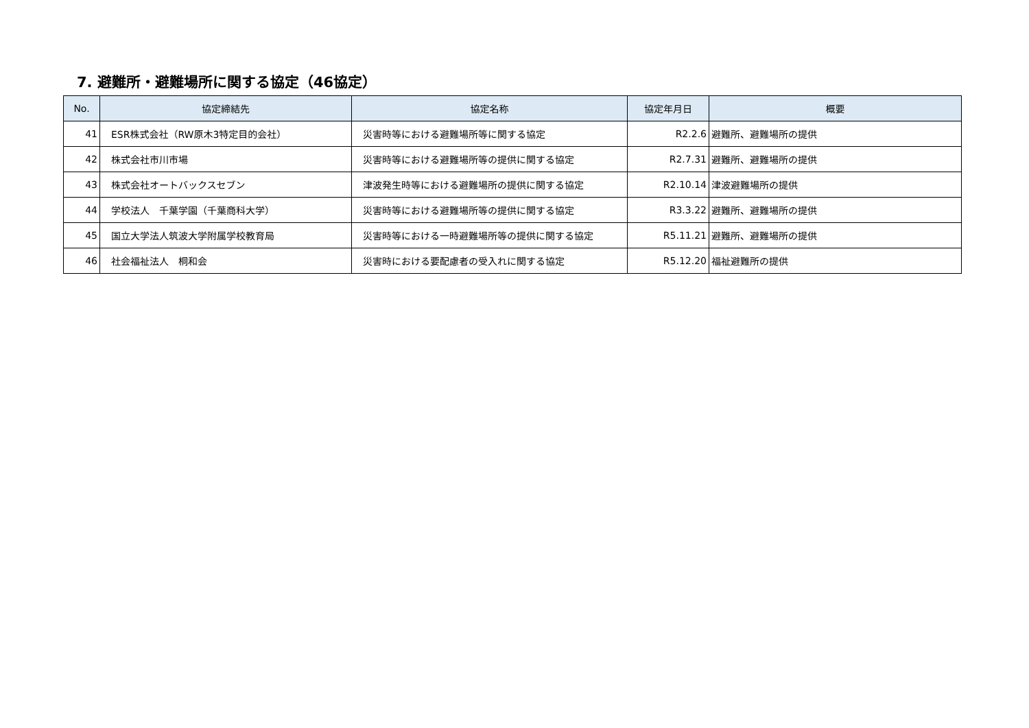7. 避難所・避難場所に関する協定（46協定）
| No. | 協定締結先 | 協定名称 | 協定年月日 | 概要 |
| --- | --- | --- | --- | --- |
| 41 | ESR株式会社（RW原木3特定目的会社） | 災害時等における避難場所等に関する協定 | R2.2.6 | 避難所、避難場所の提供 |
| 42 | 株式会社市川市場 | 災害時等における避難場所等の提供に関する協定 | R2.7.31 | 避難所、避難場所の提供 |
| 43 | 株式会社オートバックスセブン | 津波発生時等における避難場所の提供に関する協定 | R2.10.14 | 津波避難場所の提供 |
| 44 | 学校法人 千葉学園（千葉商科大学） | 災害時等における避難場所等の提供に関する協定 | R3.3.22 | 避難所、避難場所の提供 |
| 45 | 国立大学法人筑波大学附属学校教育局 | 災害時等における一時避難場所等の提供に関する協定 | R5.11.21 | 避難所、避難場所の提供 |
| 46 | 社会福祉法人 桐和会 | 災害時における要配慮者の受入れに関する協定 | R5.12.20 | 福祉避難所の提供 |